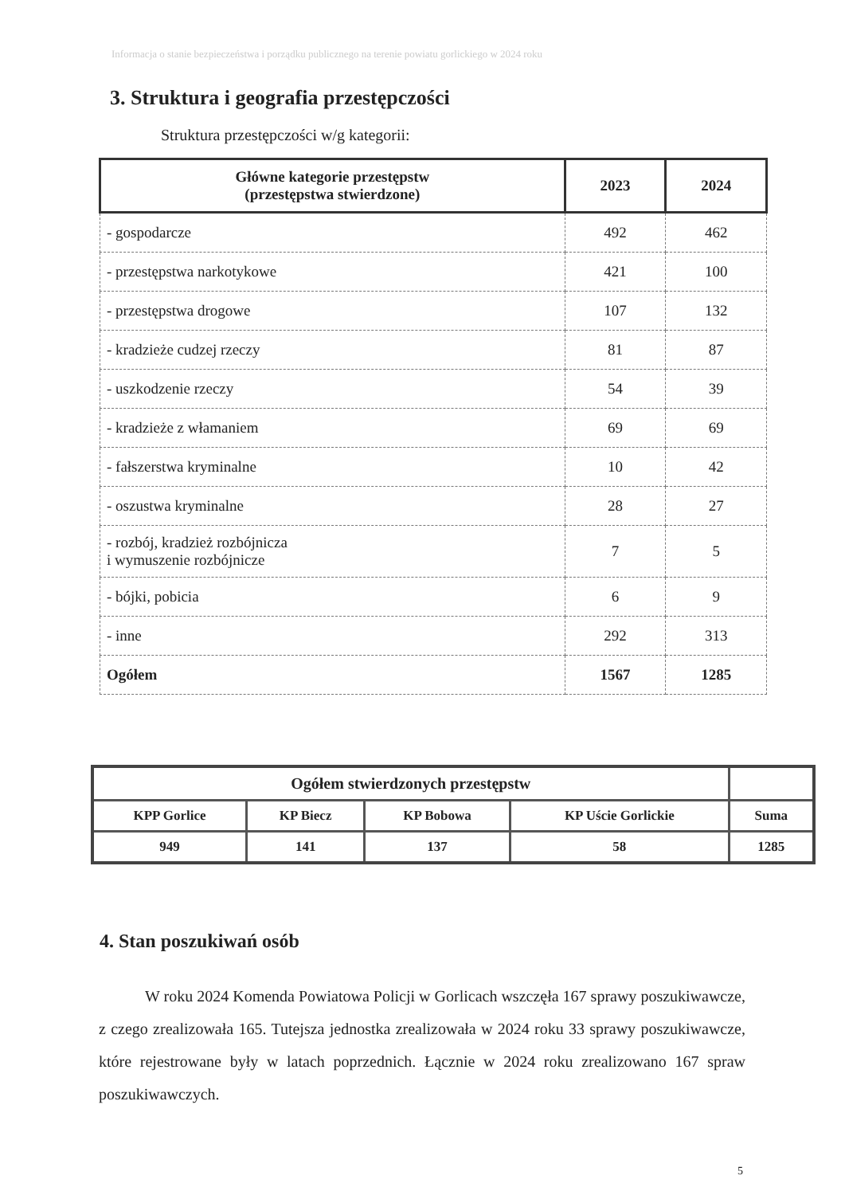Informacja o stanie bezpieczeństwa i porządku publicznego na terenie powiatu gorlickiego w 2024 roku
3. Struktura i geografia przestępczości
Struktura przestępczości w/g kategorii:
| Główne kategorie przestępstw (przestępstwa stwierdzone) | 2023 | 2024 |
| --- | --- | --- |
| - gospodarcze | 492 | 462 |
| - przestępstwa narkotykowe | 421 | 100 |
| - przestępstwa drogowe | 107 | 132 |
| - kradzieże cudzej rzeczy | 81 | 87 |
| - uszkodzenie rzeczy | 54 | 39 |
| - kradzieże z włamaniem | 69 | 69 |
| - fałszerstwa kryminalne | 10 | 42 |
| - oszustwa kryminalne | 28 | 27 |
| - rozbój, kradzież rozbójnicza i wymuszenie rozbójnicze | 7 | 5 |
| - bójki, pobicia | 6 | 9 |
| - inne | 292 | 313 |
| Ogółem | 1567 | 1285 |
| Ogółem stwierdzonych przestępstw | | | | |
| --- | --- | --- | --- | --- |
| KPP Gorlice | KP Biecz | KP Bobowa | KP Uście Gorlickie | Suma |
| 949 | 141 | 137 | 58 | 1285 |
4. Stan poszukiwań osób
W roku 2024 Komenda Powiatowa Policji w Gorlicach wszczęła 167 sprawy poszukiwawcze, z czego zrealizowała 165. Tutejsza jednostka zrealizowała w 2024 roku 33 sprawy poszukiwawcze, które rejestrowane były w latach poprzednich. Łącznie w 2024 roku zrealizowano 167 spraw poszukiwawczych.
5